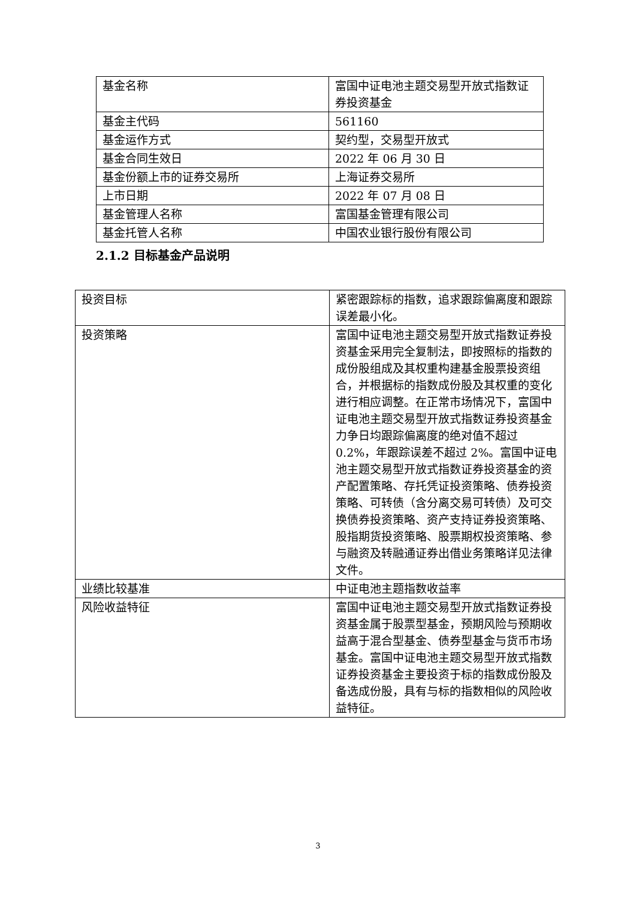| 基金名称 | 富国中证电池主题交易型开放式指数证券投资基金 |
| 基金主代码 | 561160 |
| 基金运作方式 | 契约型，交易型开放式 |
| 基金合同生效日 | 2022 年 06 月 30 日 |
| 基金份额上市的证券交易所 | 上海证券交易所 |
| 上市日期 | 2022 年 07 月 08 日 |
| 基金管理人名称 | 富国基金管理有限公司 |
| 基金托管人名称 | 中国农业银行股份有限公司 |
2.1.2 目标基金产品说明
| 投资目标 | 紧密跟踪标的指数，追求跟踪偏离度和跟踪误差最小化。 |
| 投资策略 | 富国中证电池主题交易型开放式指数证券投资基金采用完全复制法，即按照标的指数的成份股组成及其权重构建基金股票投资组合，并根据标的指数成份股及其权重的变化进行相应调整。在正常市场情况下，富国中证电池主题交易型开放式指数证券投资基金力争日均跟踪偏离度的绝对值不超过 0.2%，年跟踪误差不超过 2%。富国中证电池主题交易型开放式指数证券投资基金的资产配置策略、存托凭证投资策略、债券投资策略、可转债（含分离交易可转债）及可交换债券投资策略、资产支持证券投资策略、股指期货投资策略、股票期权投资策略、参与融资及转融通证券出借业务策略详见法律文件。 |
| 业绩比较基准 | 中证电池主题指数收益率 |
| 风险收益特征 | 富国中证电池主题交易型开放式指数证券投资基金属于股票型基金，预期风险与预期收益高于混合型基金、债券型基金与货币市场基金。富国中证电池主题交易型开放式指数证券投资基金主要投资于标的指数成份股及备选成份股，具有与标的指数相似的风险收益特征。 |
3